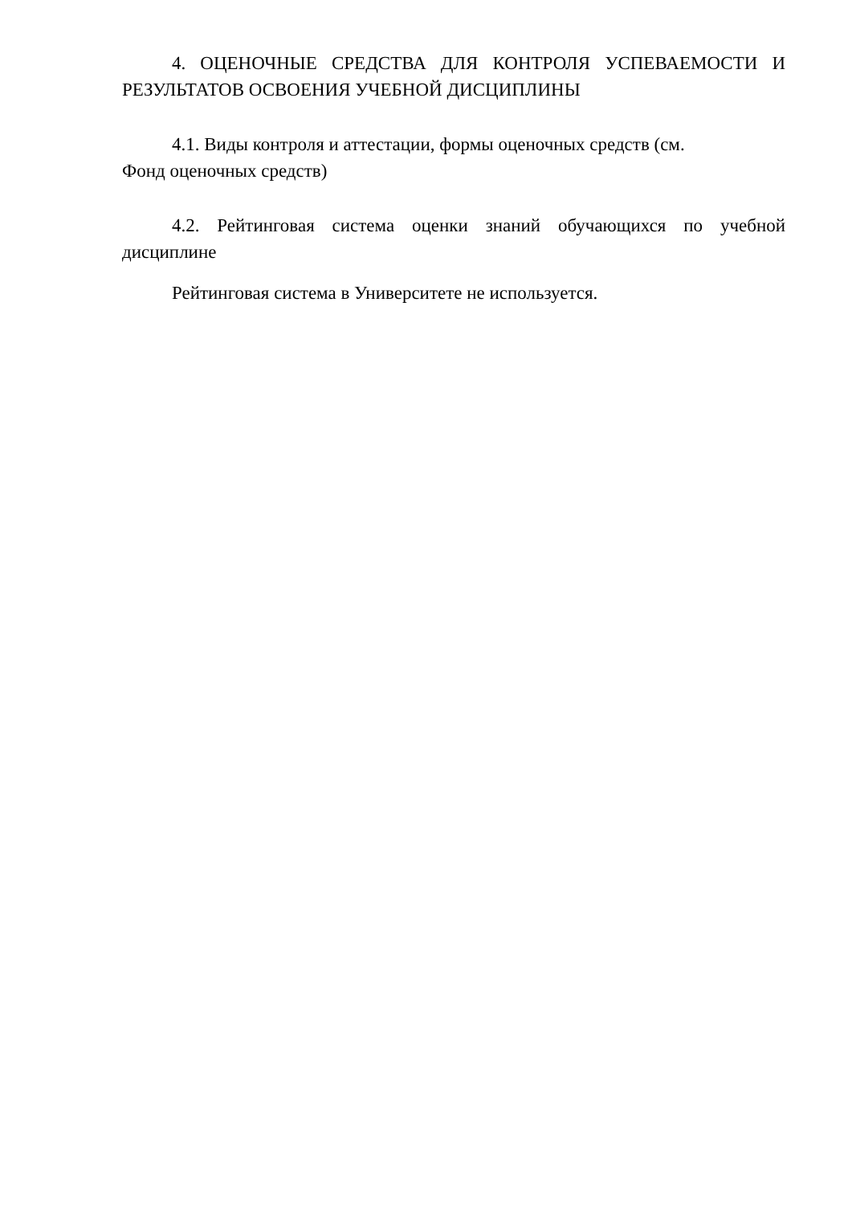4. ОЦЕНОЧНЫЕ СРЕДСТВА ДЛЯ КОНТРОЛЯ УСПЕВАЕМОСТИ И РЕЗУЛЬТАТОВ ОСВОЕНИЯ УЧЕБНОЙ ДИСЦИПЛИНЫ
4.1. Виды контроля и аттестации, формы оценочных средств (см.
Фонд оценочных средств)
4.2. Рейтинговая система оценки знаний обучающихся по учебной дисциплине
Рейтинговая система в Университете не используется.